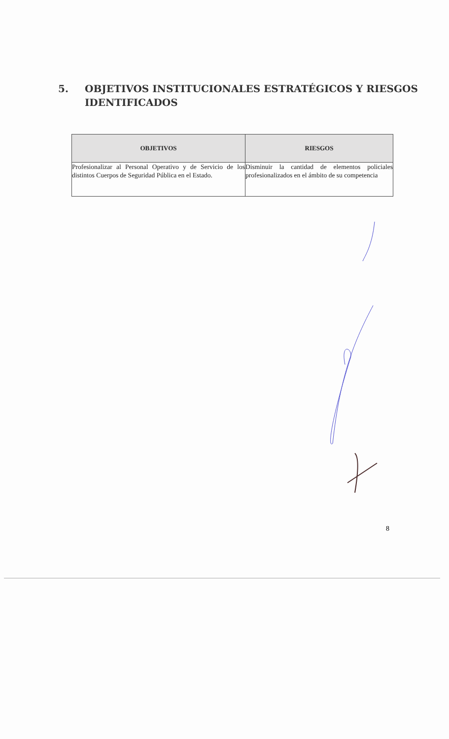5. OBJETIVOS INSTITUCIONALES ESTRATÉGICOS Y RIESGOS
IDENTIFICADOS
| OBJETIVOS | RIESGOS |
| --- | --- |
| Profesionalizar al Personal Operativo y de Servicio de los distintos Cuerpos de Seguridad Pública en el Estado. | Disminuir la cantidad de elementos policiales profesionalizados en el ámbito de su competencia |
8